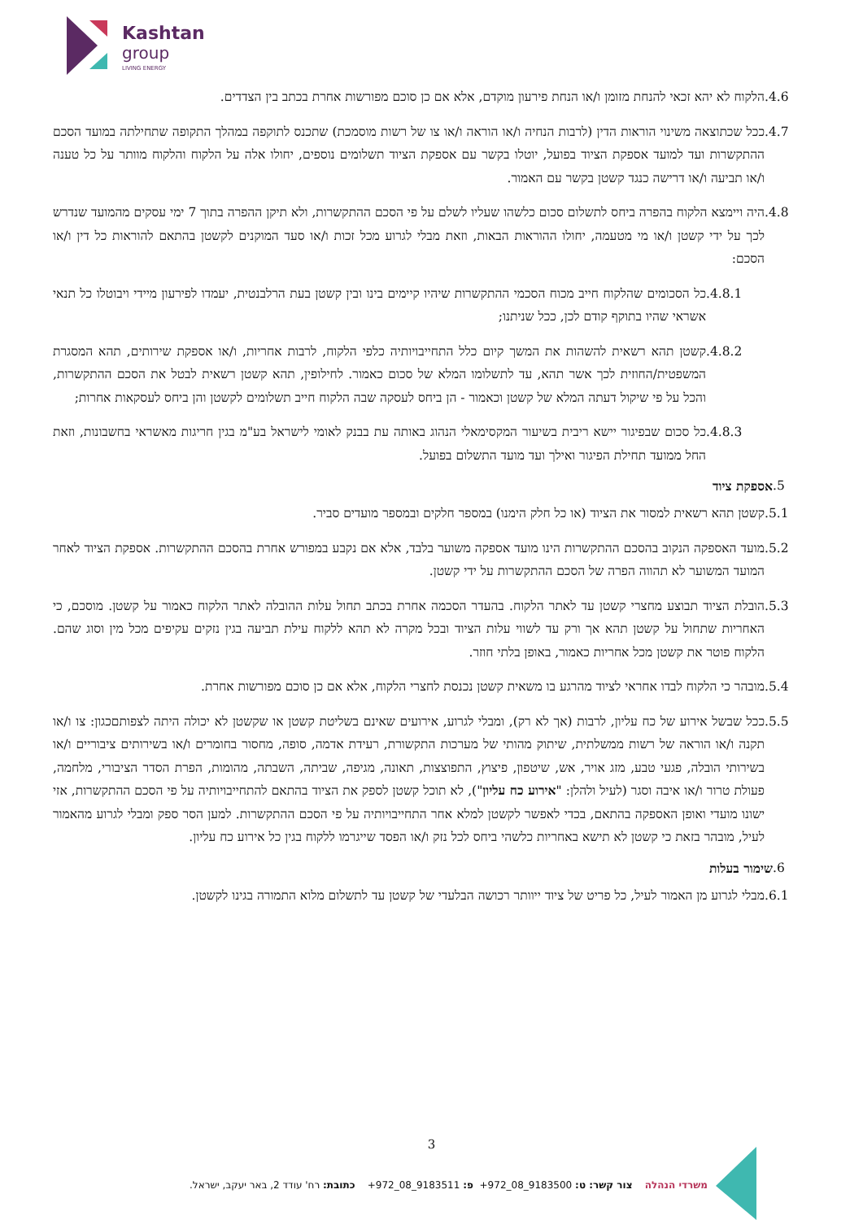Kashtan
group
LIVING ENERGY
.4.6 הלקוח לא יהא זכאי להנחת מזומן ו/או הנחת פירעון מוקדם, אלא אם כן סוכם מפורשות אחרת בכתב בין הצדדים.
.4.7 ככל שכתוצאה משינוי הוראות הדין (לרבות הנחיה ו/או הוראה ו/או צו של רשות מוסמכת) שתכנס לתוקפה במהלך התקופה שתחילתה במועד הסכם ההתקשרות ועד למועד אספקת הציוד בפועל, יוטלו בקשר עם אספקת הציוד תשלומים נוספים, יחולו אלה על הלקוח והלקוח מוותר על כל טענה ו/או תביעה ו/או דרישה כנגד קשטן בקשר עם האמור.
.4.8 היה ויימצא הלקוח בהפרה ביחס לתשלום סכום כלשהו שעליו לשלם על פי הסכם ההתקשרות, ולא תיקן ההפרה בתוך 7 ימי עסקים מהמועד שנדרש לכך על ידי קשטן ו/או מי מטעמה, יחולו ההוראות הבאות, וזאת מבלי לגרוע מכל זכות ו/או סעד המוקנים לקשטן בהתאם להוראות כל דין ו/או הסכם:
.4.8.1 כל הסכומים שהלקוח חייב מכוח הסכמי ההתקשרות שיהיו קיימים בינו ובין קשטן בעת הרלבנטית, יעמדו לפירעון מיידי ויבוטלו כל תנאי אשראי שהיו בתוקף קודם לכן, ככל שניתנו;
.4.8.2 קשטן תהא רשאית להשהות את המשך קיום כלל התחייבויותיה כלפי הלקוח, לרבות אחריות, ו/או אספקת שירותים, תהא המסגרת המשפטית/החוזית לכך אשר תהא, עד לתשלומו המלא של סכום כאמור. לחילופין, תהא קשטן רשאית לבטל את הסכם ההתקשרות, והכל על פי שיקול דעתה המלא של קשטן וכאמור - הן ביחס לעסקה שבה הלקוח חייב תשלומים לקשטן והן ביחס לעסקאות אחרות;
.4.8.3 כל סכום שבפיגור יישא ריבית בשיעור המקסימאלי הנהוג באותה עת בבנק לאומי לישראל בע"מ בגין חריגות מאשראי בחשבונות, וזאת החל ממועד תחילת הפיגור ואילך ועד מועד התשלום בפועל.
.5 אספקת ציוד
.5.1 קשטן תהא רשאית למסור את הציוד (או כל חלק הימנו) במספר חלקים ובמספר מועדים סביר.
.5.2 מועד האספקה הנקוב בהסכם ההתקשרות הינו מועד אספקה משוער בלבד, אלא אם נקבע במפורש אחרת בהסכם ההתקשרות. אספקת הציוד לאחר המועד המשוער לא תהווה הפרה של הסכם ההתקשרות על ידי קשטן.
.5.3 הובלת הציוד תבוצע מחצרי קשטן עד לאתר הלקוח. בהעדר הסכמה אחרת בכתב תחול עלות ההובלה לאתר הלקוח כאמור על קשטן. מוסכם, כי האחריות שתחול על קשטן תהא אך ורק עד לשווי עלות הציוד ובכל מקרה לא תהא ללקוח עילת תביעה בגין נזקים עקיפים מכל מין וסוג שהם. הלקוח פוטר את קשטן מכל אחריות כאמור, באופן בלתי חוזר.
.5.4 מובהר כי הלקוח לבדו אחראי לציוד מהרגע בו משאית קשטן נכנסת לחצרי הלקוח, אלא אם כן סוכם מפורשות אחרת.
.5.5 ככל שבשל אירוע של כח עליון, לרבות (אך לא רק), ומבלי לגרוע, אירועים שאינם בשליטת קשטן או שקשטן לא יכולה היתה לצפותםכגון: צו ו/או תקנה ו/או הוראה של רשות ממשלתית, שיתוק מהותי של מערכות התקשורת, רעידת אדמה, סופה, מחסור בחומרים ו/או בשירותים ציבוריים ו/או בשירותי הובלה, פגעי טבע, מזג אויר, אש, שיטפון, פיצוץ, התפוצצות, תאונה, מגיפה, שביתה, השבתה, מהומות, הפרת הסדר הציבורי, מלחמה, פעולת טרור ו/או איבה וסגר (לעיל ולהלן: "אירוע כח עליון"), לא תוכל קשטן לספק את הציוד בהתאם להתחייבויותיה על פי הסכם ההתקשרות, אזי ישונו מועדי ואופן האספקה בהתאם, בכדי לאפשר לקשטן למלא אחר התחייבויותיה על פי הסכם ההתקשרות. למען הסר ספק ומבלי לגרוע מהאמור לעיל, מובהר בזאת כי קשטן לא תישא באחריות כלשהי ביחס לכל נזק ו/או הפסד שייגרמו ללקוח בגין כל אירוע כח עליון.
.6 שימור בעלות
.6.1 מבלי לגרוע מן האמור לעיל, כל פריט של ציוד ייוותר רכושה הבלעדי של קשטן עד לתשלום מלוא התמורה בגינו לקשטן.
3
משרדי הנהלה צור קשר: ט: 9183500_08_972+ פ: 9183511_08_972+ כתובת: רח' עודד 2, באר יעקב, ישראל.